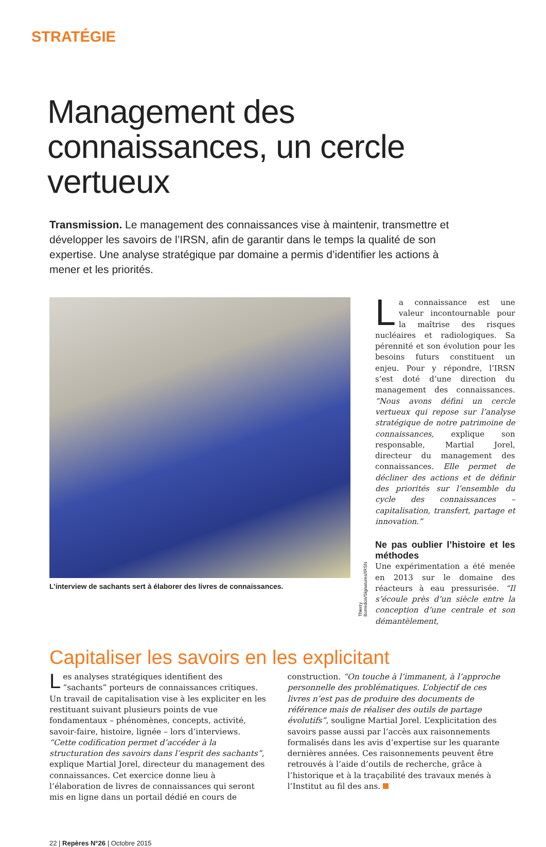STRATÉGIE
Management des connaissances, un cercle vertueux
Transmission. Le management des connaissances vise à maintenir, transmettre et développer les savoirs de l’IRSN, afin de garantir dans le temps la qualité de son expertise. Une analyse stratégique par domaine a permis d’identifier les actions à mener et les priorités.
L’interview de sachants sert à élaborer des livres de connaissances.
Thierry Borredon/Signatures/IRSN
La connaissance est une valeur incontournable pour la maîtrise des risques nucléaires et radiologiques. Sa pérennité et son évolution pour les besoins futurs constituent un enjeu. Pour y répondre, l’IRSN s’est doté d’une direction du management des connaissances. “Nous avons défini un cercle vertueux qui repose sur l’analyse stratégique de notre patrimoine de connaissances, explique son responsable, Martial Jorel, directeur du management des connaissances. Elle permet de décliner des actions et de définir des priorités sur l’ensemble du cycle des connaissances – capitalisation, transfert, partage et innovation.”
Ne pas oublier l’histoire et les méthodes
Une expérimentation a été menée en 2013 sur le domaine des réacteurs à eau pressurisée. “Il s’écoule près d’un siècle entre la conception d’une centrale et son démantèlement,
Capitaliser les savoirs en les explicitant
Les analyses stratégiques identifient des “sachants” porteurs de connaissances critiques. Un travail de capitalisation vise à les expliciter en les restituant suivant plusieurs points de vue fondamentaux – phénomènes, concepts, activité, savoir-faire, histoire, lignée – lors d’interviews. “Cette codification permet d’accéder à la structuration des savoirs dans l’esprit des sachants”, explique Martial Jorel, directeur du management des connaissances. Cet exercice donne lieu à l’élaboration de livres de connaissances qui seront mis en ligne dans un portail dédié en cours de construction. “On touche à l’immanent, à l’approche personnelle des problématiques. L’objectif de ces livres n’est pas de produire des documents de référence mais de réaliser des outils de partage évolutifs”, souligne Martial Jorel. L’explicitation des savoirs passe aussi par l’accès aux raisonnements formalisés dans les avis d’expertise sur les quarante dernières années. Ces raisonnements peuvent être retrouvés à l’aide d’outils de recherche, grâce à l’historique et à la traçabilité des travaux menés à l’Institut au fil des ans.
22 | Repères N°26 | Octobre 2015